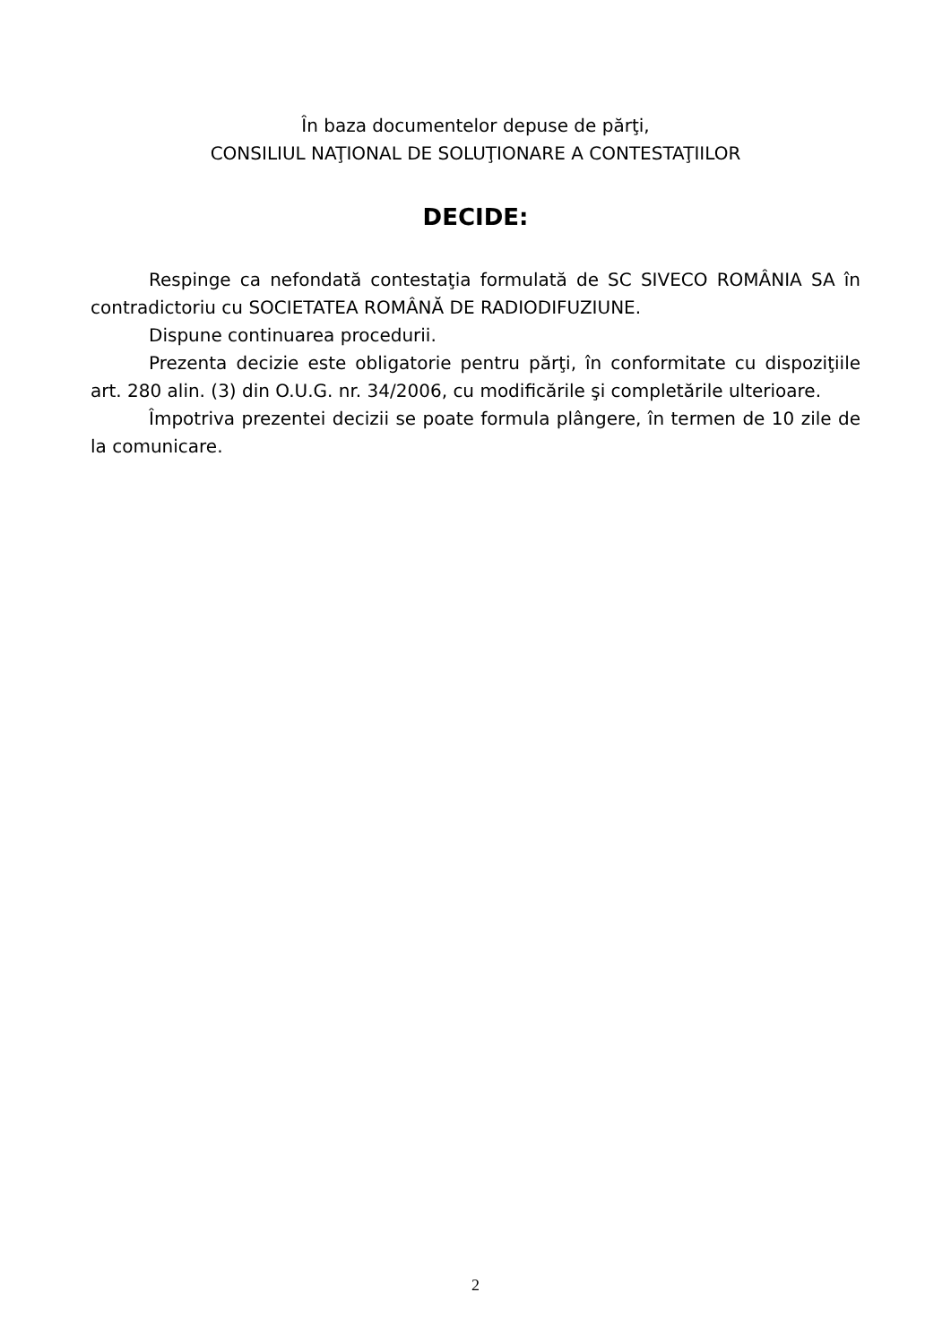În baza documentelor depuse de părţi,
CONSILIUL NAŢIONAL DE SOLUŢIONARE A CONTESTAŢIILOR
DECIDE:
Respinge ca nefondată contestaţia formulată de SC SIVECO ROMÂNIA SA în contradictoriu cu SOCIETATEA ROMÂNĂ DE RADIODIFUZIUNE.
Dispune continuarea procedurii.
Prezenta decizie este obligatorie pentru părţi, în conformitate cu dispoziţiile art. 280 alin. (3) din O.U.G. nr. 34/2006, cu modificările şi completările ulterioare.
Împotriva prezentei decizii se poate formula plângere, în termen de 10 zile de la comunicare.
2